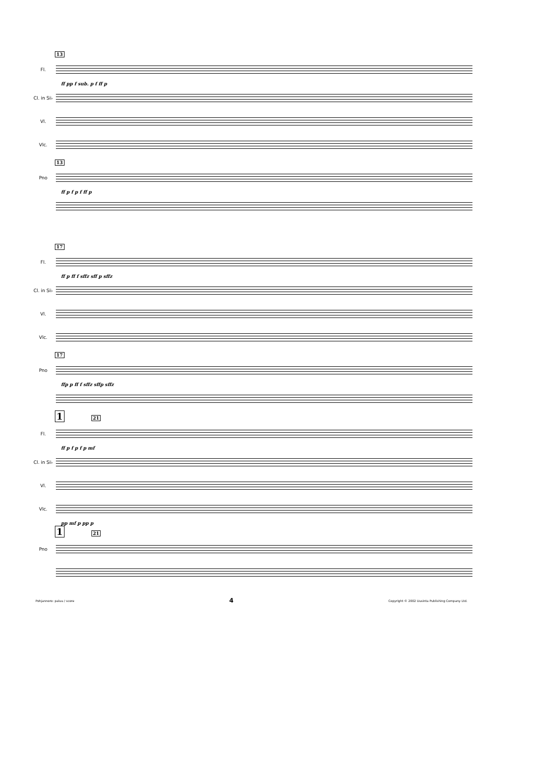13
Fl.
ff pp f sub. p f ff p
Cl. in Si♭
Vl.
Vlc.
13
Pno
ff p f p f ff p
17
Fl.
ff p ff f sffz sff p sffz
Cl. in Si♭
Vl.
Vlc.
17
Pno
ffp p ff f sffz sffp sffz
1 21
Fl.
ff p f p f p mf
Cl. in Si♭
Vl.
Vlc.
pp mf p pp p
1 21
Pno
Pohjannoro: paluu / score 4 Copyright © 2002 Uusinta Publishing Company Ltd.